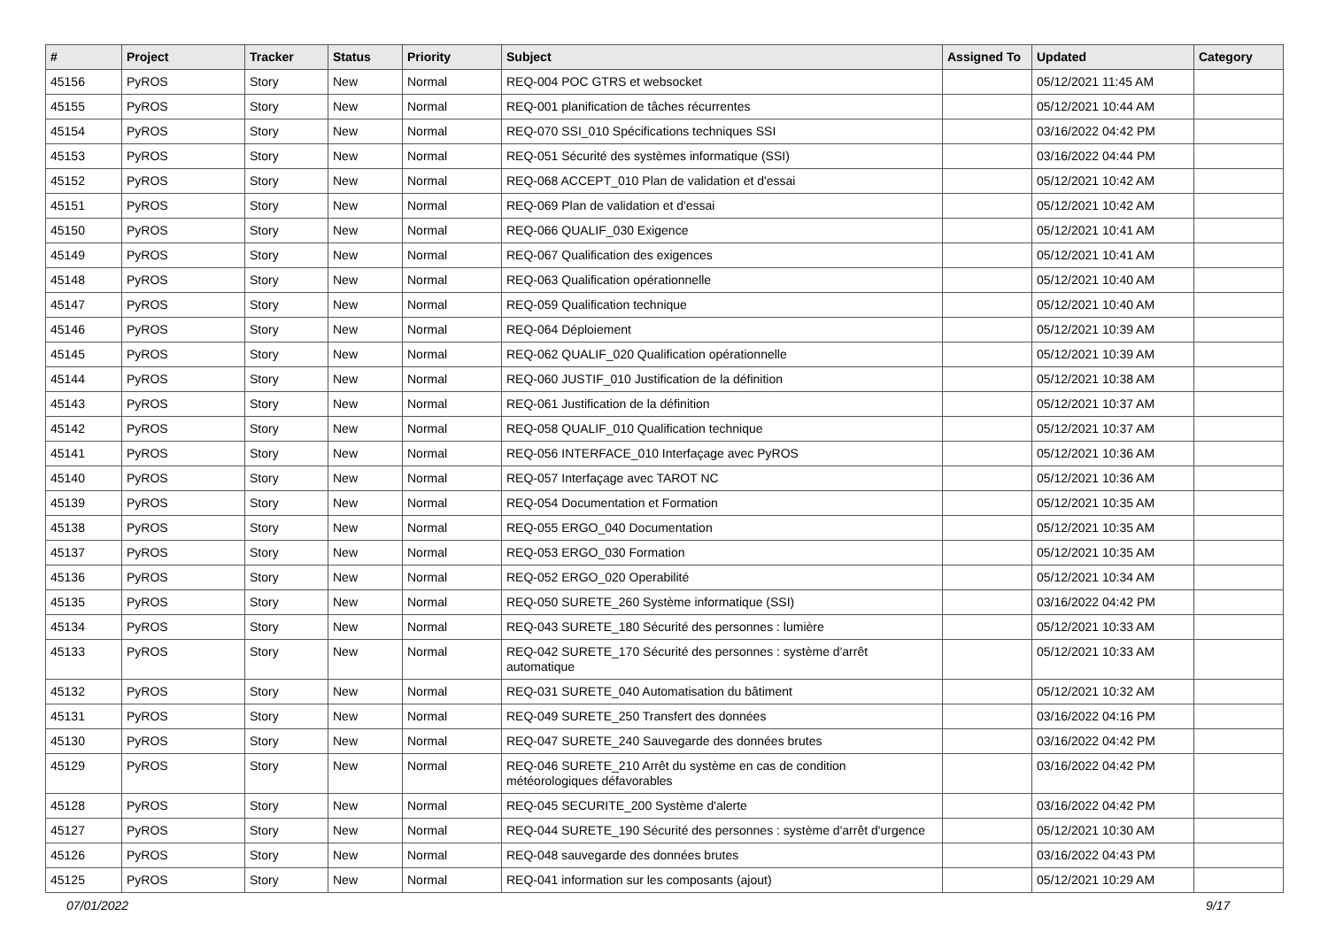| # | Project | Tracker | Status | Priority | Subject | Assigned To | Updated | Category |
| --- | --- | --- | --- | --- | --- | --- | --- | --- |
| 45156 | PyROS | Story | New | Normal | REQ-004 POC GTRS et websocket | | 05/12/2021 11:45 AM | |
| 45155 | PyROS | Story | New | Normal | REQ-001 planification de tâches récurrentes | | 05/12/2021 10:44 AM | |
| 45154 | PyROS | Story | New | Normal | REQ-070 SSI_010 Spécifications techniques SSI | | 03/16/2022 04:42 PM | |
| 45153 | PyROS | Story | New | Normal | REQ-051 Sécurité des systèmes informatique (SSI) | | 03/16/2022 04:44 PM | |
| 45152 | PyROS | Story | New | Normal | REQ-068 ACCEPT_010 Plan de validation et d'essai | | 05/12/2021 10:42 AM | |
| 45151 | PyROS | Story | New | Normal | REQ-069 Plan de validation et d'essai | | 05/12/2021 10:42 AM | |
| 45150 | PyROS | Story | New | Normal | REQ-066 QUALIF_030 Exigence | | 05/12/2021 10:41 AM | |
| 45149 | PyROS | Story | New | Normal | REQ-067 Qualification des exigences | | 05/12/2021 10:41 AM | |
| 45148 | PyROS | Story | New | Normal | REQ-063 Qualification opérationnelle | | 05/12/2021 10:40 AM | |
| 45147 | PyROS | Story | New | Normal | REQ-059 Qualification technique | | 05/12/2021 10:40 AM | |
| 45146 | PyROS | Story | New | Normal | REQ-064 Déploiement | | 05/12/2021 10:39 AM | |
| 45145 | PyROS | Story | New | Normal | REQ-062 QUALIF_020 Qualification opérationnelle | | 05/12/2021 10:39 AM | |
| 45144 | PyROS | Story | New | Normal | REQ-060 JUSTIF_010 Justification de la définition | | 05/12/2021 10:38 AM | |
| 45143 | PyROS | Story | New | Normal | REQ-061 Justification de la définition | | 05/12/2021 10:37 AM | |
| 45142 | PyROS | Story | New | Normal | REQ-058 QUALIF_010 Qualification technique | | 05/12/2021 10:37 AM | |
| 45141 | PyROS | Story | New | Normal | REQ-056 INTERFACE_010 Interfaçage avec PyROS | | 05/12/2021 10:36 AM | |
| 45140 | PyROS | Story | New | Normal | REQ-057 Interfaçage avec TAROT NC | | 05/12/2021 10:36 AM | |
| 45139 | PyROS | Story | New | Normal | REQ-054 Documentation et Formation | | 05/12/2021 10:35 AM | |
| 45138 | PyROS | Story | New | Normal | REQ-055 ERGO_040 Documentation | | 05/12/2021 10:35 AM | |
| 45137 | PyROS | Story | New | Normal | REQ-053 ERGO_030 Formation | | 05/12/2021 10:35 AM | |
| 45136 | PyROS | Story | New | Normal | REQ-052 ERGO_020 Operabilité | | 05/12/2021 10:34 AM | |
| 45135 | PyROS | Story | New | Normal | REQ-050 SURETE_260 Système informatique (SSI) | | 03/16/2022 04:42 PM | |
| 45134 | PyROS | Story | New | Normal | REQ-043 SURETE_180 Sécurité des personnes : lumière | | 05/12/2021 10:33 AM | |
| 45133 | PyROS | Story | New | Normal | REQ-042 SURETE_170 Sécurité des personnes : système d'arrêt automatique | | 05/12/2021 10:33 AM | |
| 45132 | PyROS | Story | New | Normal | REQ-031 SURETE_040 Automatisation du bâtiment | | 05/12/2021 10:32 AM | |
| 45131 | PyROS | Story | New | Normal | REQ-049 SURETE_250 Transfert des données | | 03/16/2022 04:16 PM | |
| 45130 | PyROS | Story | New | Normal | REQ-047 SURETE_240 Sauvegarde des données brutes | | 03/16/2022 04:42 PM | |
| 45129 | PyROS | Story | New | Normal | REQ-046 SURETE_210 Arrêt du système en cas de condition météorologiques défavorables | | 03/16/2022 04:42 PM | |
| 45128 | PyROS | Story | New | Normal | REQ-045 SECURITE_200 Système d'alerte | | 03/16/2022 04:42 PM | |
| 45127 | PyROS | Story | New | Normal | REQ-044 SURETE_190 Sécurité des personnes : système d'arrêt d'urgence | | 05/12/2021 10:30 AM | |
| 45126 | PyROS | Story | New | Normal | REQ-048 sauvegarde des données brutes | | 03/16/2022 04:43 PM | |
| 45125 | PyROS | Story | New | Normal | REQ-041 information sur les composants (ajout) | | 05/12/2021 10:29 AM | |
07/01/2022 9/17